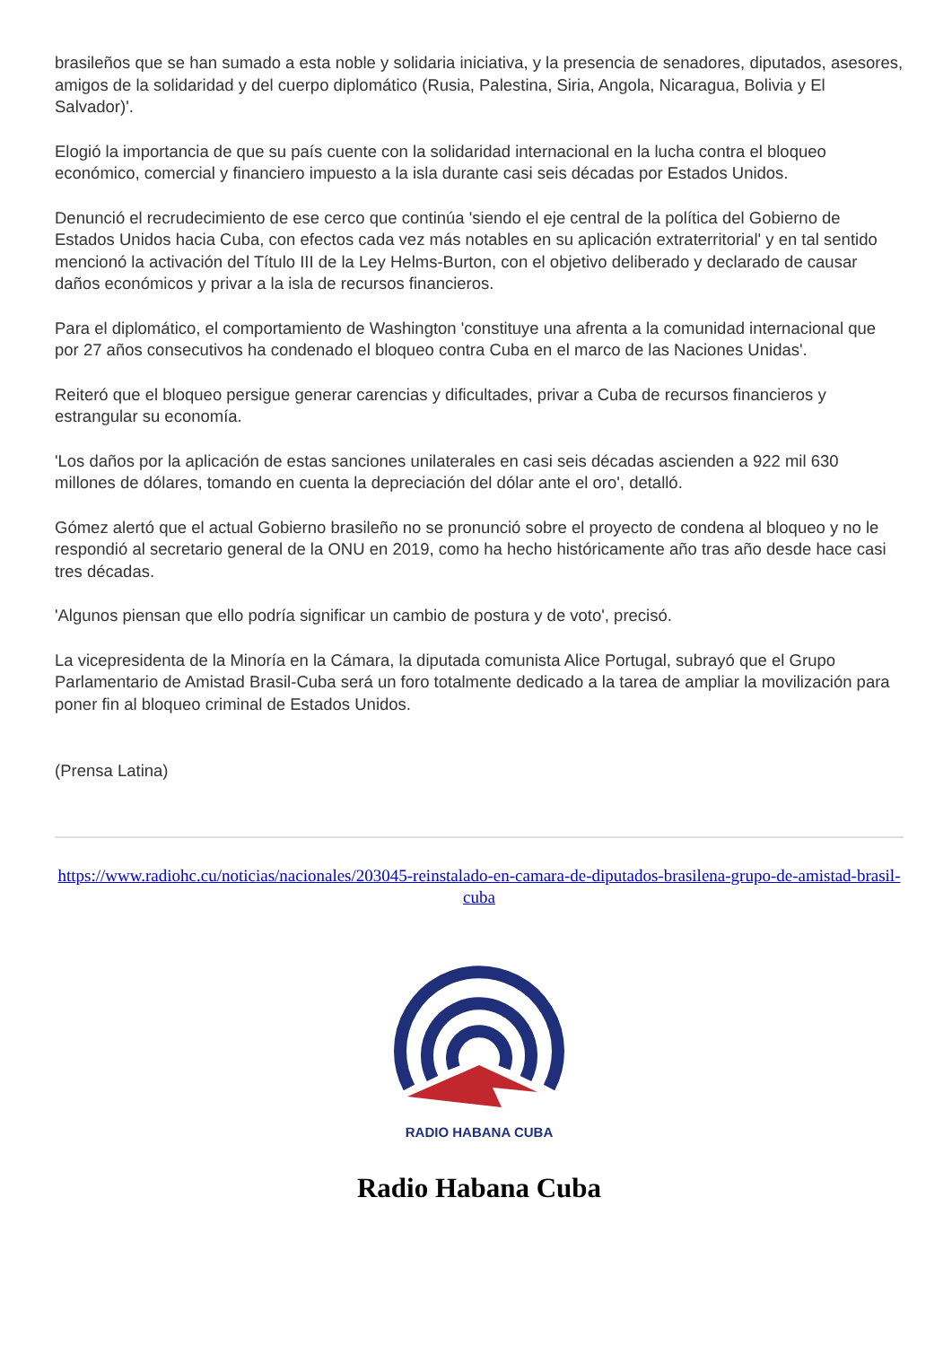brasileños que se han sumado a esta noble y solidaria iniciativa, y la presencia de senadores, diputados, asesores, amigos de la solidaridad y del cuerpo diplomático (Rusia, Palestina, Siria, Angola, Nicaragua, Bolivia y El Salvador)'.
Elogió la importancia de que su país cuente con la solidaridad internacional en la lucha contra el bloqueo económico, comercial y financiero impuesto a la isla durante casi seis décadas por Estados Unidos.
Denunció el recrudecimiento de ese cerco que continúa 'siendo el eje central de la política del Gobierno de Estados Unidos hacia Cuba, con efectos cada vez más notables en su aplicación extraterritorial' y en tal sentido mencionó la activación del Título III de la Ley Helms-Burton, con el objetivo deliberado y declarado de causar daños económicos y privar a la isla de recursos financieros.
Para el diplomático, el comportamiento de Washington 'constituye una afrenta a la comunidad internacional que por 27 años consecutivos ha condenado el bloqueo contra Cuba en el marco de las Naciones Unidas'.
Reiteró que el bloqueo persigue generar carencias y dificultades, privar a Cuba de recursos financieros y estrangular su economía.
'Los daños por la aplicación de estas sanciones unilaterales en casi seis décadas ascienden a 922 mil 630 millones de dólares, tomando en cuenta la depreciación del dólar ante el oro', detalló.
Gómez alertó que el actual Gobierno brasileño no se pronunció sobre el proyecto de condena al bloqueo y no le respondió al secretario general de la ONU en 2019, como ha hecho históricamente año tras año desde hace casi tres décadas.
'Algunos piensan que ello podría significar un cambio de postura y de voto', precisó.
La vicepresidenta de la Minoría en la Cámara, la diputada comunista Alice Portugal, subrayó que el Grupo Parlamentario de Amistad Brasil-Cuba será un foro totalmente dedicado a la tarea de ampliar la movilización para poner fin al bloqueo criminal de Estados Unidos.
(Prensa Latina)
https://www.radiohc.cu/noticias/nacionales/203045-reinstalado-en-camara-de-diputados-brasilena-grupo-de-amistad-brasil-cuba
RADIO HABANA CUBA
Radio Habana Cuba